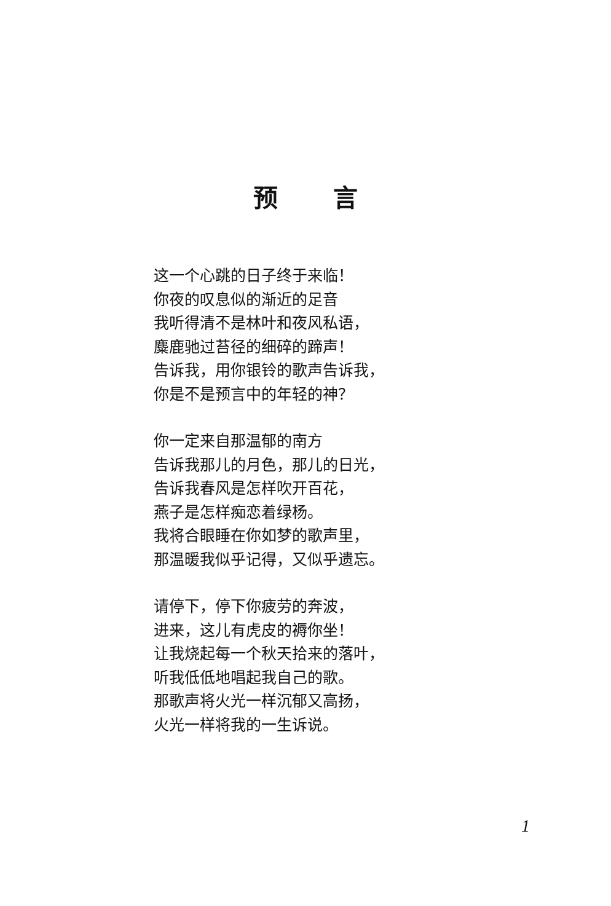预言
这一个心跳的日子终于来临！
你夜的叹息似的渐近的足音
我听得清不是林叶和夜风私语，
麋鹿驰过苔径的细碎的蹄声！
告诉我，用你银铃的歌声告诉我，
你是不是预言中的年轻的神？
你一定来自那温郁的南方
告诉我那儿的月色，那儿的日光，
告诉我春风是怎样吹开百花，
燕子是怎样痴恋着绿杨。
我将合眼睡在你如梦的歌声里，
那温暖我似乎记得，又似乎遗忘。
请停下，停下你疲劳的奔波，
进来，这儿有虎皮的褥你坐！
让我烧起每一个秋天拾来的落叶，
听我低低地唱起我自己的歌。
那歌声将火光一样沉郁又高扬，
火光一样将我的一生诉说。
1